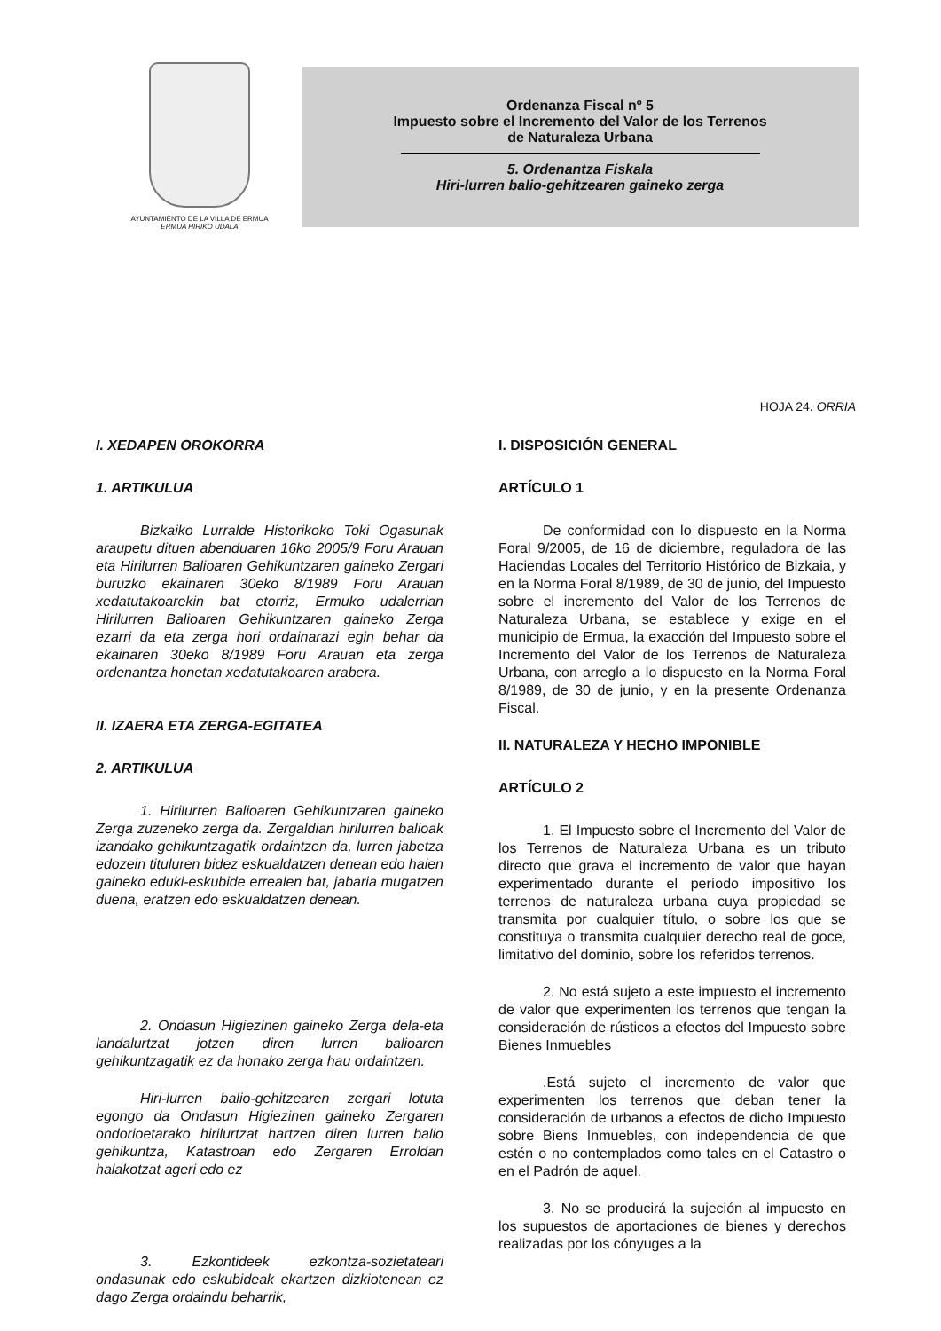AYUNTAMIENTO DE LA VILLA DE ERMUA
ERMUA HIRIKO UDALA
Ordenanza Fiscal nº 5
Impuesto sobre el Incremento del Valor de los Terrenos
de Naturaleza Urbana
5. Ordenantza Fiskala
Hiri-lurren balio-gehitzearen gaineko zerga
HOJA 24. ORRIA
I. XEDAPEN OROKORRA
1. ARTIKULUA
Bizkaiko Lurralde Historikoko Toki Ogasunak araupetu dituen abenduaren 16ko 2005/9 Foru Arauan eta Hirilurren Balioaren Gehikuntzaren gaineko Zergari buruzko ekainaren 30eko 8/1989 Foru Arauan xedatutakoarekin bat etorriz, Ermuko udalerrian Hirilurren Balioaren Gehikuntzaren gaineko Zerga ezarri da eta zerga hori ordainarazi egin behar da ekainaren 30eko 8/1989 Foru Arauan eta zerga ordenantza honetan xedatutakoaren arabera.
II. IZAERA ETA ZERGA-EGITATEA
2. ARTIKULUA
1. Hirilurren Balioaren Gehikuntzaren gaineko Zerga zuzeneko zerga da. Zergaldian hirilurren balioak izandako gehikuntzagatik ordaintzen da, lurren jabetza edozein tituluren bidez eskualdatzen denean edo haien gaineko eduki-eskubide errealen bat, jabaria mugatzen duena, eratzen edo eskualdatzen denean.
2. Ondasun Higiezinen gaineko Zerga dela-eta landalurtzat jotzen diren lurren balioaren gehikuntzagatik ez da honako zerga hau ordaintzen.
Hiri-lurren balio-gehitzearen zergari lotuta egongo da Ondasun Higiezinen gaineko Zergaren ondorioetarako hirilurtzat hartzen diren lurren balio gehikuntza, Katastroan edo Zergaren Erroldan halakotzat ageri edo ez
3. Ezkontideek ezkontza-sozietateari ondasunak edo eskubideak ekartzen dizkiotenean ez dago Zerga ordaindu beharrik,
I. DISPOSICIÓN GENERAL
ARTÍCULO 1
De conformidad con lo dispuesto en la Norma Foral 9/2005, de 16 de diciembre, reguladora de las Haciendas Locales del Territorio Histórico de Bizkaia, y en la Norma Foral 8/1989, de 30 de junio, del Impuesto sobre el incremento del Valor de los Terrenos de Naturaleza Urbana, se establece y exige en el municipio de Ermua, la exacción del Impuesto sobre el Incremento del Valor de los Terrenos de Naturaleza Urbana, con arreglo a lo dispuesto en la Norma Foral 8/1989, de 30 de junio, y en la presente Ordenanza Fiscal.
II. NATURALEZA Y HECHO IMPONIBLE
ARTÍCULO 2
1. El Impuesto sobre el Incremento del Valor de los Terrenos de Naturaleza Urbana es un tributo directo que grava el incremento de valor que hayan experimentado durante el período impositivo los terrenos de naturaleza urbana cuya propiedad se transmita por cualquier título, o sobre los que se constituya o transmita cualquier derecho real de goce, limitativo del dominio, sobre los referidos terrenos.
2. No está sujeto a este impuesto el incremento de valor que experimenten los terrenos que tengan la consideración de rústicos a efectos del Impuesto sobre Bienes Inmuebles
.Está sujeto el incremento de valor que experimenten los terrenos que deban tener la consideración de urbanos a efectos de dicho Impuesto sobre Biens Inmuebles, con independencia de que estén o no contemplados como tales en el Catastro o en el Padrón de aquel.
3. No se producirá la sujeción al impuesto en los supuestos de aportaciones de bienes y derechos realizadas por los cónyuges a la